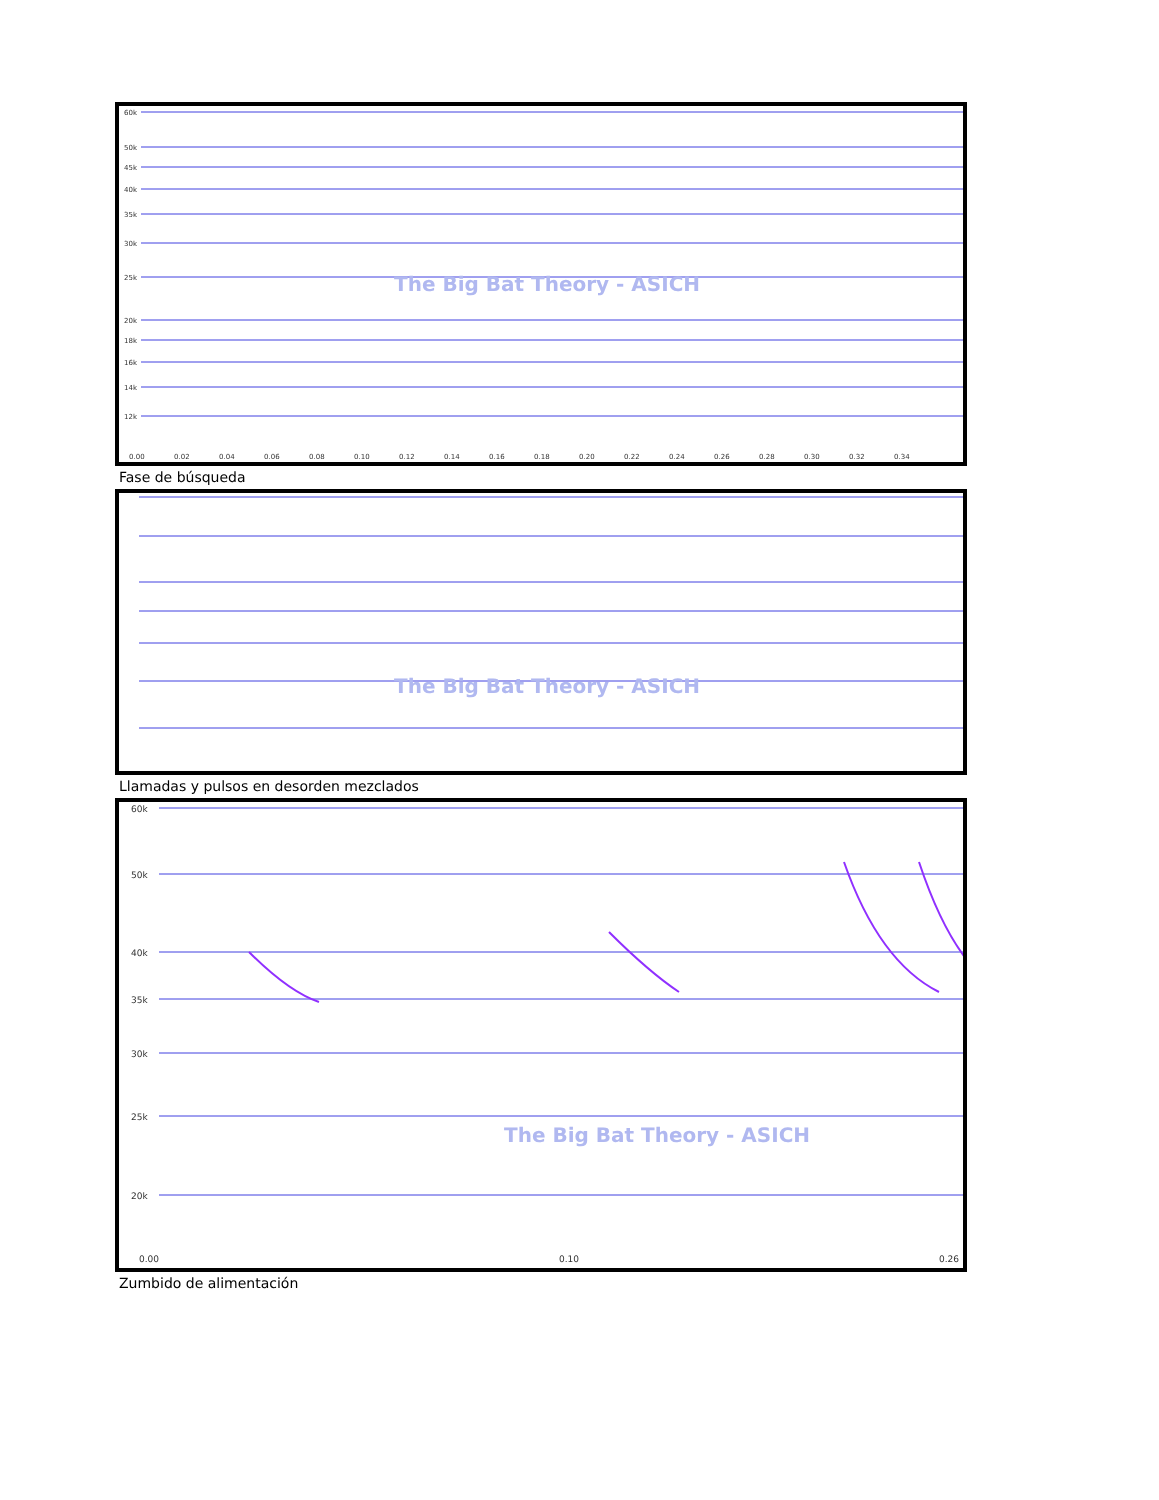60k
50k
45k
40k
35k
30k
25k
20k
18k
16k
14k
12k
0.00
0.02
0.04
0.06
0.08
0.10
0.12
0.14
0.16
0.18
0.20
0.22
0.24
0.26
0.28
0.30
0.32
0.34
The Big Bat Theory - ASICH
Fase de búsqueda
The Big Bat Theory - ASICH
Llamadas y pulsos en desorden mezclados
60k
50k
40k
35k
30k
25k
20k
0.00
0.10
0.26
The Big Bat Theory - ASICH
Zumbido de alimentación